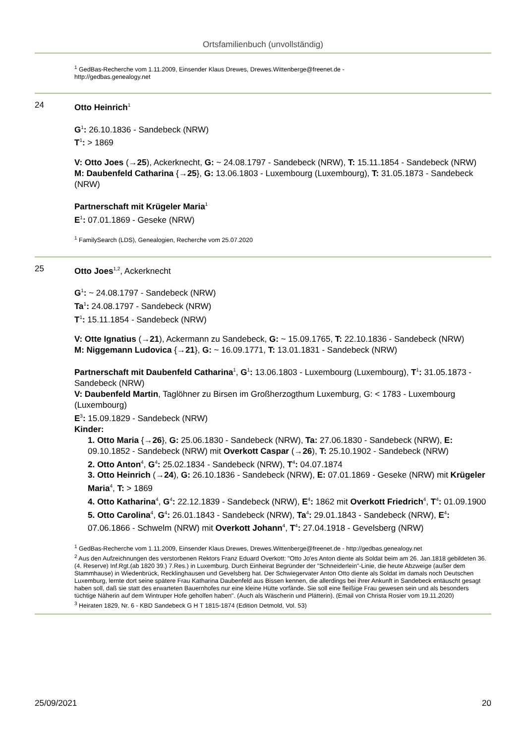Ortsfamilienbuch (unvollständig)
<sup>1</sup> GedBas-Recherche vom 1.11.2009, Einsender Klaus Drewes, Drewes.Wittenberge@freenet.de -
http://gedbas.genealogy.net
24 Otto Heinrich<sup>1</sup>
G<sup>1</sup>: 26.10.1836 - Sandebeck (NRW)
T<sup>1</sup>: > 1869
V: Otto Joes (→25), Ackerknecht, G: ~ 24.08.1797 - Sandebeck (NRW), T: 15.11.1854 - Sandebeck (NRW)
M: Daubenfeld Catharina {→25}, G: 13.06.1803 - Luxembourg (Luxembourg), T: 31.05.1873 - Sandebeck (NRW)
Partnerschaft mit Krügeler Maria<sup>1</sup>
E<sup>1</sup>: 07.01.1869 - Geseke (NRW)
<sup>1</sup> FamilySearch (LDS), Genealogien, Recherche vom 25.07.2020
25 Otto Joes<sup>1,2</sup>, Ackerknecht
G<sup>1</sup>: ~ 24.08.1797 - Sandebeck (NRW)
Ta<sup>1</sup>: 24.08.1797 - Sandebeck (NRW)
T<sup>1</sup>: 15.11.1854 - Sandebeck (NRW)
V: Otte Ignatius (→21), Ackermann zu Sandebeck, G: ~ 15.09.1765, T: 22.10.1836 - Sandebeck (NRW)
M: Niggemann Ludovica {→21}, G: ~ 16.09.1771, T: 13.01.1831 - Sandebeck (NRW)
Partnerschaft mit Daubenfeld Catharina<sup>1</sup>, G<sup>1</sup>: 13.06.1803 - Luxembourg (Luxembourg), T<sup>1</sup>: 31.05.1873 - Sandebeck (NRW)
V: Daubenfeld Martin, Taglöhner zu Birsen im Großherzogthum Luxemburg, G: < 1783 - Luxembourg (Luxembourg)
E<sup>3</sup>: 15.09.1829 - Sandebeck (NRW)
Kinder:
1. Otto Maria {→26}, G: 25.06.1830 - Sandebeck (NRW), Ta: 27.06.1830 - Sandebeck (NRW), E: 09.10.1852 - Sandebeck (NRW) mit Overkott Caspar (→26), T: 25.10.1902 - Sandebeck (NRW)
2. Otto Anton<sup>4</sup>, G<sup>4</sup>: 25.02.1834 - Sandebeck (NRW), T<sup>4</sup>: 04.07.1874
3. Otto Heinrich (→24), G: 26.10.1836 - Sandebeck (NRW), E: 07.01.1869 - Geseke (NRW) mit Krügeler Maria<sup>4</sup>, T: > 1869
4. Otto Katharina<sup>4</sup>, G<sup>4</sup>: 22.12.1839 - Sandebeck (NRW), E<sup>4</sup>: 1862 mit Overkott Friedrich<sup>4</sup>, T<sup>4</sup>: 01.09.1900
5. Otto Carolina<sup>4</sup>, G<sup>4</sup>: 26.01.1843 - Sandebeck (NRW), Ta<sup>4</sup>: 29.01.1843 - Sandebeck (NRW), E<sup>4</sup>: 07.06.1866 - Schwelm (NRW) mit Overkott Johann<sup>4</sup>, T<sup>4</sup>: 27.04.1918 - Gevelsberg (NRW)
<sup>1</sup> GedBas-Recherche vom 1.11.2009, Einsender Klaus Drewes, Drewes.Wittenberge@freenet.de - http://gedbas.genealogy.net
<sup>2</sup> Aus den Aufzeichnungen des verstorbenen Rektors Franz Eduard Overkott: "Otto Jo'es Anton diente als Soldat beim am 26. Jan.1818 gebildeten 36. (4. Reserve) Inf.Rgt.(ab 1820 39.) 7.Res.) in Luxemburg. Durch Einheirat Begründer der "Schneiderlein"-Linie, die heute Abzweige (außer dem Stammhause) in Wiedenbrück, Recklinghausen und Gevelsberg hat. Der Schwiegervater Anton Otto diente als Soldat im damals noch Deutschen Luxemburg, lernte dort seine spätere Frau Katharina Daubenfeld aus Bissen kennen, die allerdings bei ihrer Ankunft in Sandebeck entäuscht gesagt haben soll, daß sie statt des erwarteten Bauernhofes nur eine kleine Hütte vorfände. Sie soll eine fleißige Frau gewesen sein und als besonders tüchtige Näherin auf dem Wintruper Hofe geholfen haben". (Auch als Wäscherin und Plätterin). (Email von Christa Rosier vom 19.11.2020)
<sup>3</sup> Heiraten 1829, Nr. 6 - KBD Sandebeck G H T 1815-1874 (Edition Detmold, Vol. 53)
25/09/2021 20